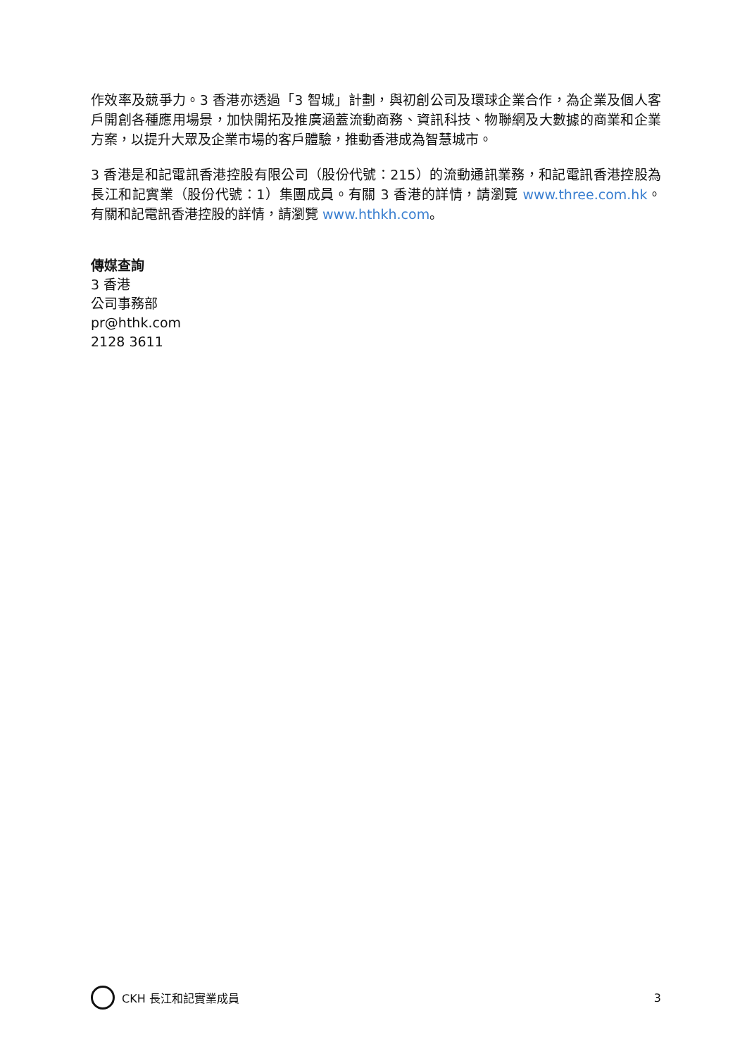作效率及競爭力。3 香港亦透過「3 智城」計劃，與初創公司及環球企業合作，為企業及個人客戶開創各種應用場景，加快開拓及推廣涵蓋流動商務、資訊科技、物聯網及大數據的商業和企業方案，以提升大眾及企業市場的客戶體驗，推動香港成為智慧城市。
3 香港是和記電訊香港控股有限公司（股份代號：215）的流動通訊業務，和記電訊香港控股為長江和記實業（股份代號：1）集團成員。有關 3 香港的詳情，請瀏覽 www.three.com.hk。 有關和記電訊香港控股的詳情，請瀏覽 www.hthkh.com。
傳媒查詢
3 香港
公司事務部
pr@hthk.com
2128 3611
CKH 長江和記實業成員 3